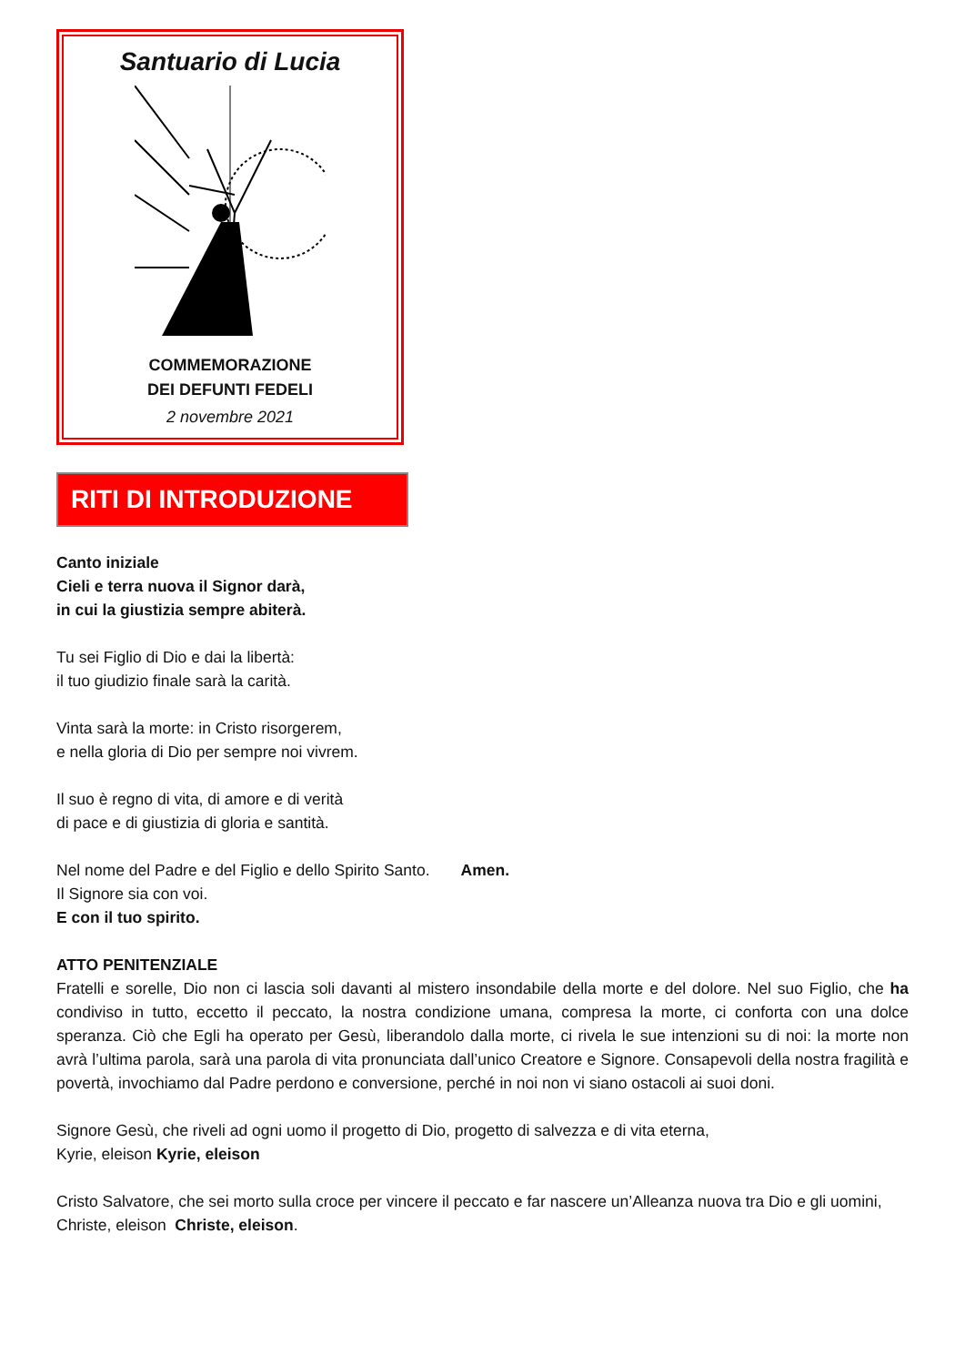Santuario di Lucia
COMMEMORAZIONE
DEI DEFUNTI FEDELI
2 novembre 2021
RITI DI INTRODUZIONE
Canto iniziale
Cieli e terra nuova il Signor darà,
in cui la giustizia sempre abiterà.
Tu sei Figlio di Dio e dai la libertà:
il tuo giudizio finale sarà la carità.
Vinta sarà la morte: in Cristo risorgerem,
e nella gloria di Dio per sempre noi vivrem.
Il suo è regno di vita, di amore e di verità
di pace e di giustizia di gloria e santità.
Nel nome del Padre e del Figlio e dello Spirito Santo. Amen.
Il Signore sia con voi.
E con il tuo spirito.
ATTO PENITENZIALE
Fratelli e sorelle, Dio non ci lascia soli davanti al mistero insondabile della morte e del dolore. Nel suo Figlio, che ha condiviso in tutto, eccetto il peccato, la nostra condizione umana, compresa la morte, ci conforta con una dolce speranza. Ciò che Egli ha operato per Gesù, liberandolo dalla morte, ci rivela le sue intenzioni su di noi: la morte non avrà l’ultima parola, sarà una parola di vita pronunciata dall’unico Creatore e Signore. Consapevoli della nostra fragilità e povertà, invochiamo dal Padre perdono e conversione, perché in noi non vi siano ostacoli ai suoi doni.
Signore Gesù, che riveli ad ogni uomo il progetto di Dio, progetto di salvezza e di vita eterna,
Kyrie, eleison Kyrie, eleison
Cristo Salvatore, che sei morto sulla croce per vincere il peccato e far nascere un’Alleanza nuova tra Dio e gli uomini,
Christe, eleison Christe, eleison.